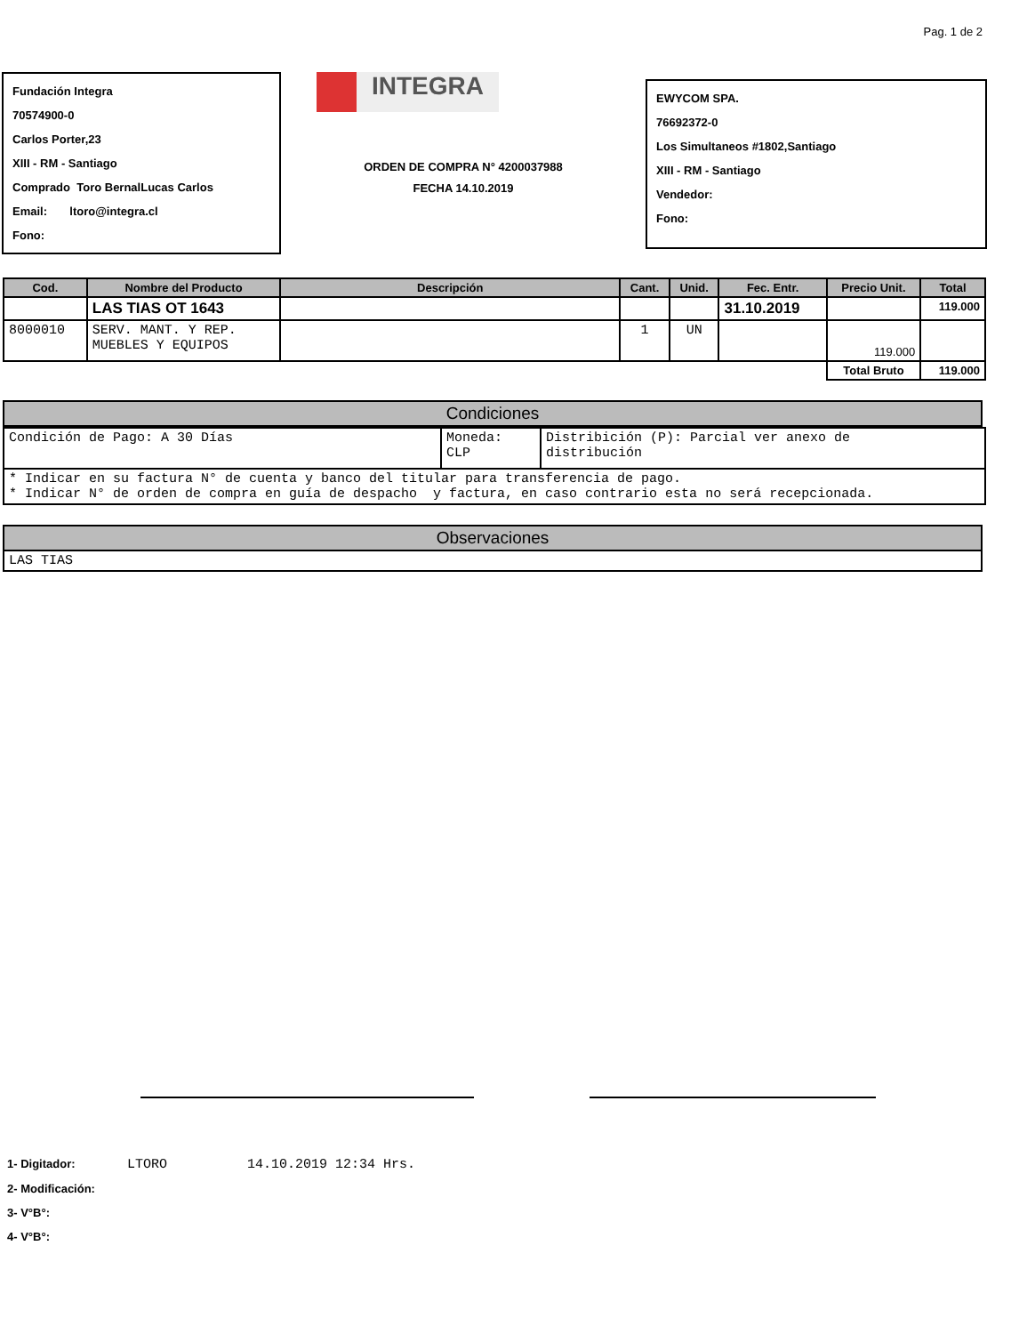Pag. 1 de 2
Fundación Integra
70574900-0
Carlos Porter,23
XIII - RM - Santiago
Comprado Toro BernalLucas Carlos
Email: ltoro@integra.cl
Fono:
INTEGRA
ORDEN DE COMPRA N° 4200037988
FECHA 14.10.2019
EWYCOM SPA.
76692372-0
Los Simultaneos #1802,Santiago
XIII - RM - Santiago
Vendedor:
Fono:
| Cod. | Nombre del Producto | Descripción | Cant. | Unid. | Fec. Entr. | Precio Unit. | Total |
| --- | --- | --- | --- | --- | --- | --- | --- |
| | LAS TIAS OT 1643 | | | | 31.10.2019 | | 119.000 |
| 8000010 | SERV. MANT. Y REP. MUEBLES Y EQUIPOS | | 1 | UN | | 119.000 | |
| | | | | | | Total Bruto | 119.000 |
Condiciones
| Condición de Pago: A 30 Días | Moneda: CLP | Distribición (P): Parcial ver anexo de distribución |
| * Indicar en su factura N° de cuenta y banco del titular para transferencia de pago. * Indicar N° de orden de compra en guía de despacho y factura, en caso contrario esta no será recepcionada. | | |
Observaciones
LAS TIAS
1- Digitador: LTORO 14.10.2019 12:34 Hrs.
2- Modificación:
3- V°B°:
4- V°B°: